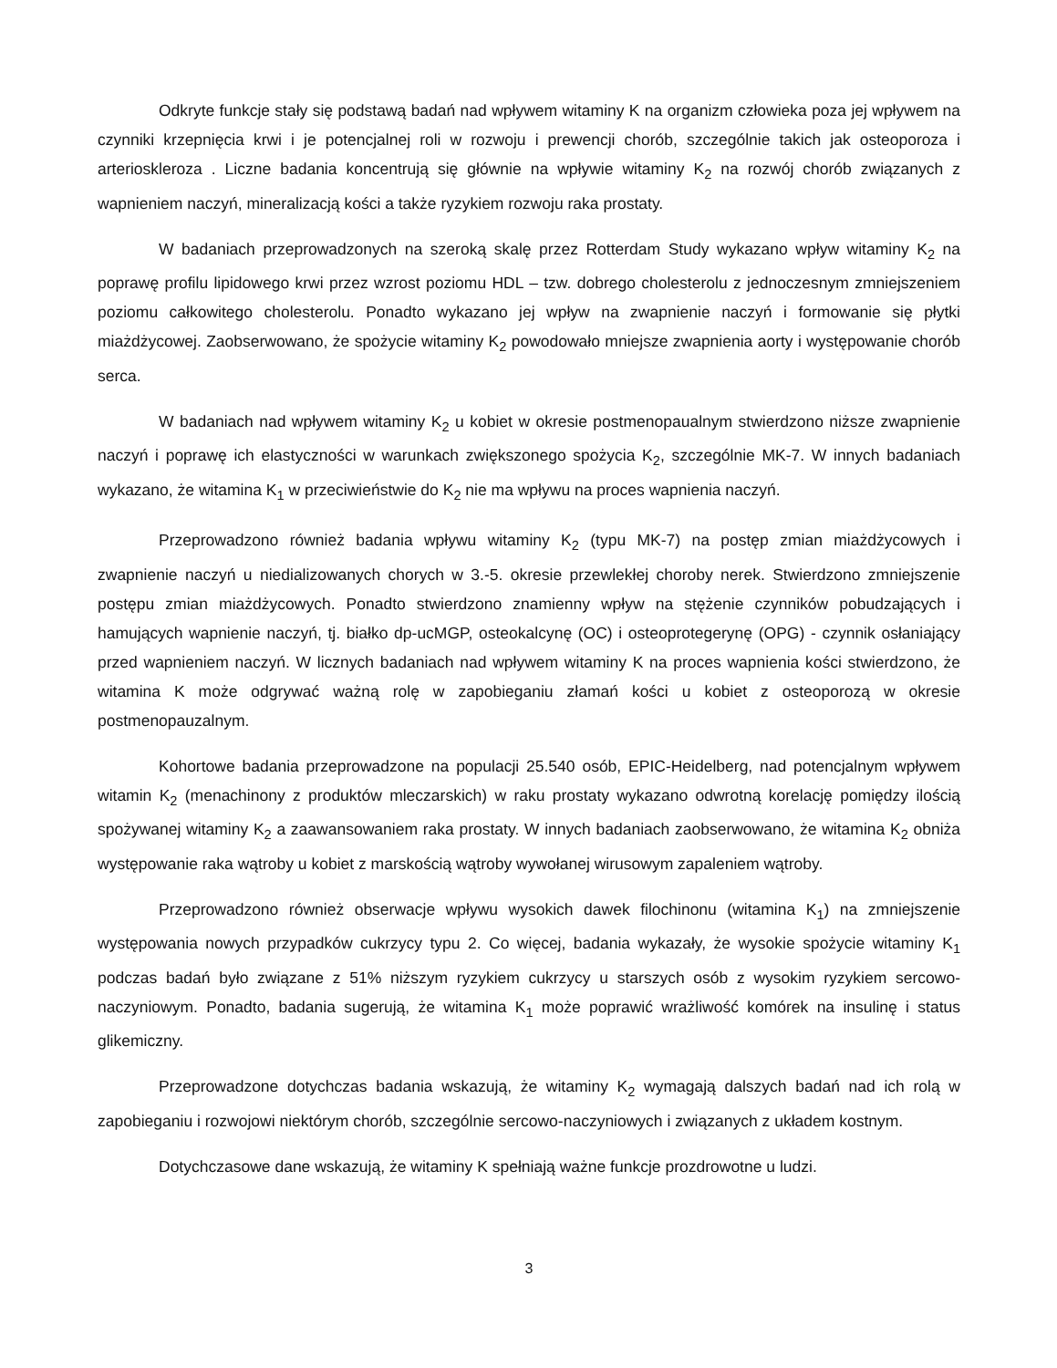Odkryte funkcje stały się podstawą badań nad wpływem witaminy K na organizm człowieka poza jej wpływem na czynniki krzepnięcia krwi i je potencjalnej roli w rozwoju i prewencji chorób, szczególnie takich jak osteoporoza i arterioskleroza . Liczne badania koncentrują się głównie na wpływie witaminy K<sub>2</sub> na rozwój chorób związanych z wapnieniem naczyń, mineralizacją kości a także ryzykiem rozwoju raka prostaty.
W badaniach przeprowadzonych na szeroką skalę przez Rotterdam Study wykazano wpływ witaminy K<sub>2</sub> na poprawę profilu lipidowego krwi przez wzrost poziomu HDL – tzw. dobrego cholesterolu z jednoczesnym zmniejszeniem poziomu całkowitego cholesterolu. Ponadto wykazano jej wpływ na zwapnienie naczyń i formowanie się płytki miażdżycowej. Zaobserwowano, że spożycie witaminy K<sub>2</sub> powodowało mniejsze zwapnienia aorty i występowanie chorób serca.
W badaniach nad wpływem witaminy K<sub>2</sub> u kobiet w okresie postmenopaualnym stwierdzono niższe zwapnienie naczyń i poprawę ich elastyczności w warunkach zwiększonego spożycia K<sub>2</sub>, szczególnie MK-7. W innych badaniach wykazano, że witamina K<sub>1</sub> w przeciwieństwie do K<sub>2</sub> nie ma wpływu na proces wapnienia naczyń.
Przeprowadzono również badania wpływu witaminy K<sub>2</sub> (typu MK-7) na postęp zmian miażdżycowych i zwapnienie naczyń u niedializowanych chorych w 3.-5. okresie przewlekłej choroby nerek. Stwierdzono zmniejszenie postępu zmian miażdżycowych. Ponadto stwierdzono znamienny wpływ na stężenie czynników pobudzających i hamujących wapnienie naczyń, tj. białko dp-ucMGP, osteokalcynę (OC) i osteoprotegerynę (OPG) - czynnik osłaniający przed wapnieniem naczyń. W licznych badaniach nad wpływem witaminy K na proces wapnienia kości stwierdzono, że witamina K może odgrywać ważną rolę w zapobieganiu złamań kości u kobiet z osteoporozą w okresie postmenopauzalnym.
Kohortowe badania przeprowadzone na populacji 25.540 osób, EPIC-Heidelberg, nad potencjalnym wpływem witamin K<sub>2</sub> (menachinony z produktów mleczarskich) w raku prostaty wykazano odwrotną korelację pomiędzy ilością spożywanej witaminy K<sub>2</sub> a zaawansowaniem raka prostaty. W innych badaniach zaobserwowano, że witamina K<sub>2</sub> obniża występowanie raka wątroby u kobiet z marskością wątroby wywołanej wirusowym zapaleniem wątroby.
Przeprowadzono również obserwacje wpływu wysokich dawek filochinonu (witamina K<sub>1</sub>) na zmniejszenie występowania nowych przypadków cukrzycy typu 2. Co więcej, badania wykazały, że wysokie spożycie witaminy K<sub>1</sub> podczas badań było związane z 51% niższym ryzykiem cukrzycy u starszych osób z wysokim ryzykiem sercowo-naczyniowym. Ponadto, badania sugerują, że witamina K<sub>1</sub> może poprawić wrażliwość komórek na insulinę i status glikemiczny.
Przeprowadzone dotychczas badania wskazują, że witaminy K<sub>2</sub> wymagają dalszych badań nad ich rolą w zapobieganiu i rozwojowi niektórym chorób, szczególnie sercowo-naczyniowych i związanych z układem kostnym.
Dotychczasowe dane wskazują, że witaminy K spełniają ważne funkcje prozdrowotne u ludzi.
3